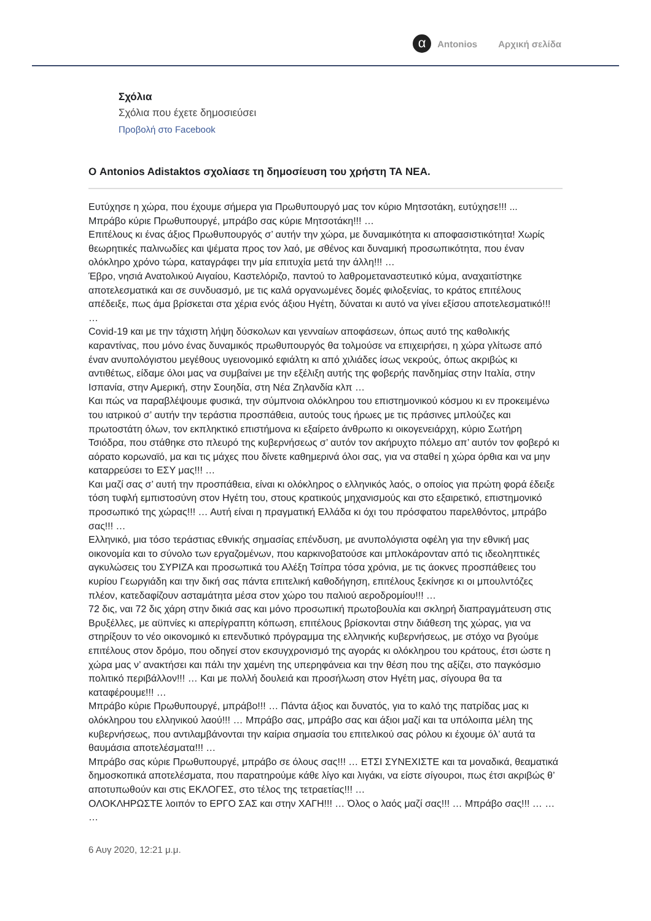α
Antonios Αρχική σελίδα
Σχόλια
Σχόλια που έχετε δημοσιεύσει
Προβολή στο Facebook
Ο Antonios Adistaktos σχολίασε τη δημοσίευση του χρήστη ΤΑ ΝΕΑ.
Ευτύχησε η χώρα, που έχουμε σήμερα για Πρωθυπουργό μας τον κύριο Μητσοτάκη, ευτύχησε!!! ...
Μπράβο κύριε Πρωθυπουργέ, μπράβο σας κύριε Μητσοτάκη!!! …
Επιτέλους κι ένας άξιος Πρωθυπουργός σ’ αυτήν την χώρα, με δυναμικότητα κι αποφασιστικότητα! Χωρίς θεωρητικές παλινωδίες και ψέματα προς τον λαό, με σθένος και δυναμική προσωπικότητα, που έναν ολόκληρο χρόνο τώρα, καταγράφει την μία επιτυχία μετά την άλλη!!! …
Έβρο, νησιά Ανατολικού Αιγαίου, Καστελόριζο, παντού το λαθρομεταναστευτικό κύμα, αναχαιτίστηκε αποτελεσματικά και σε συνδυασμό, με τις καλά οργανωμένες δομές φιλοξενίας, το κράτος επιτέλους απέδειξε, πως άμα βρίσκεται στα χέρια ενός άξιου Ηγέτη, δύναται κι αυτό να γίνει εξίσου αποτελεσματικό!!! …
Covid-19 και με την τάχιστη λήψη δύσκολων και γενναίων αποφάσεων, όπως αυτό της καθολικής καραντίνας, που μόνο ένας δυναμικός πρωθυπουργός θα τολμούσε να επιχειρήσει, η χώρα γλίτωσε από έναν ανυπολόγιστου μεγέθους υγειονομικό εφιάλτη κι από χιλιάδες ίσως νεκρούς, όπως ακριβώς κι αντιθέτως, είδαμε όλοι μας να συμβαίνει με την εξέλιξη αυτής της φοβερής πανδημίας στην Ιταλία, στην Ισπανία, στην Αμερική, στην Σουηδία, στη Νέα Ζηλανδία κλπ …
Και πώς να παραβλέψουμε φυσικά, την σύμπνοια ολόκληρου του επιστημονικού κόσμου κι εν προκειμένω του ιατρικού σ’ αυτήν την τεράστια προσπάθεια, αυτούς τους ήρωες με τις πράσινες μπλούζες και πρωτοστάτη όλων, τον εκπληκτικό επιστήμονα κι εξαίρετο άνθρωπο κι οικογενειάρχη, κύριο Σωτήρη Τσιόδρα, που στάθηκε στο πλευρό της κυβερνήσεως σ’ αυτόν τον ακήρυχτο πόλεμο απ’ αυτόν τον φοβερό κι αόρατο κορωναϊό, μα και τις μάχες που δίνετε καθημερινά όλοι σας, για να σταθεί η χώρα όρθια και να μην καταρρεύσει το ΕΣΥ μας!!! …
Και μαζί σας σ’ αυτή την προσπάθεια, είναι κι ολόκληρος ο ελληνικός λαός, ο οποίος για πρώτη φορά έδειξε τόση τυφλή εμπιστοσύνη στον Ηγέτη του, στους κρατικούς μηχανισμούς και στο εξαιρετικό, επιστημονικό προσωπικό της χώρας!!! … Αυτή είναι η πραγματική Ελλάδα κι όχι του πρόσφατου παρελθόντος, μπράβο σας!!! …
Ελληνικό, μια τόσο τεράστιας εθνικής σημασίας επένδυση, με ανυπολόγιστα οφέλη για την εθνική μας οικονομία και το σύνολο των εργαζομένων, που καρκινοβατούσε και μπλοκάρονταν από τις ιδεοληπτικές αγκυλώσεις του ΣΥΡΙΖΑ και προσωπικά του Αλέξη Τσίπρα τόσα χρόνια, με τις άοκνες προσπάθειες του κυρίου Γεωργιάδη και την δική σας πάντα επιτελική καθοδήγηση, επιτέλους ξεκίνησε κι οι μπουλντόζες πλέον, κατεδαφίζουν ασταμάτητα μέσα στον χώρο του παλιού αεροδρομίου!!! …
72 δις, ναι 72 δις χάρη στην δικιά σας και μόνο προσωπική πρωτοβουλία και σκληρή διαπραγμάτευση στις Βρυξέλλες, με αϋπνίες κι απερίγραπτη κόπωση, επιτέλους βρίσκονται στην διάθεση της χώρας, για να στηρίξουν το νέο οικονομικό κι επενδυτικό πρόγραμμα της ελληνικής κυβερνήσεως, με στόχο να βγούμε επιτέλους στον δρόμο, που οδηγεί στον εκσυγχρονισμό της αγοράς κι ολόκληρου του κράτους, έτσι ώστε η χώρα μας ν’ ανακτήσει και πάλι την χαμένη της υπερηφάνεια και την θέση που της αξίζει, στο παγκόσμιο πολιτικό περιβάλλον!!! … Και με πολλή δουλειά και προσήλωση στον Ηγέτη μας, σίγουρα θα τα καταφέρουμε!!! …
Μπράβο κύριε Πρωθυπουργέ, μπράβο!!! … Πάντα άξιος και δυνατός, για το καλό της πατρίδας μας κι ολόκληρου του ελληνικού λαού!!! … Μπράβο σας, μπράβο σας και άξιοι μαζί και τα υπόλοιπα μέλη της κυβερνήσεως, που αντιλαμβάνονται την καίρια σημασία του επιτελικού σας ρόλου κι έχουμε όλ’ αυτά τα θαυμάσια αποτελέσματα!!! …
Μπράβο σας κύριε Πρωθυπουργέ, μπράβο σε όλους σας!!! … ΕΤΣΙ ΣΥΝΕΧΙΣΤΕ και τα μοναδικά, θεαματικά δημοσκοπικά αποτελέσματα, που παρατηρούμε κάθε λίγο και λιγάκι, να είστε σίγουροι, πως έτσι ακριβώς θ’ αποτυπωθούν και στις ΕΚΛΟΓΕΣ, στο τέλος της τετραετίας!!! …
ΟΛΟΚΛΗΡΩΣΤΕ λοιπόν το ΕΡΓΟ ΣΑΣ και στην ΧΑΓΗ!!! … Όλος ο λαός μαζί σας!!! … Μπράβο σας!!! … … …
6 Αυγ 2020, 12:21 μ.μ.